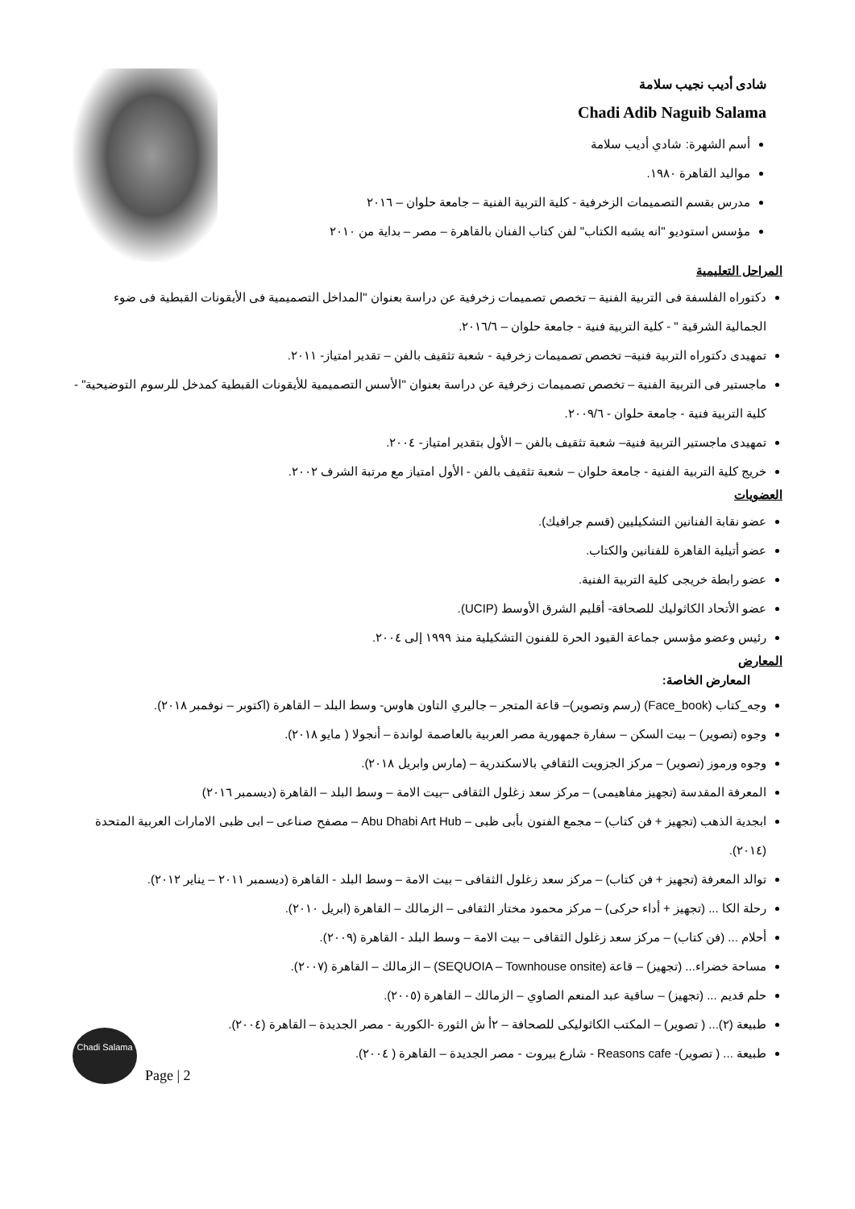شادى أديب نجيب سلامة
Chadi Adib Naguib Salama
أسم الشهرة: شادي أديب سلامة
مواليد القاهرة ١٩٨٠.
مدرس بقسم التصميمات الزخرفية - كلية التربية الفنية – جامعة حلوان – ٢٠١٦
مؤسس استوديو "انه يشبه الكتاب" لفن كتاب الفنان بالقاهرة – مصر – بداية من ٢٠١٠
المراحل التعليمية
دكتوراه الفلسفة فى التربية الفنية – تخصص تصميمات زخرفية عن دراسة بعنوان "المداخل التصميمية فى الأيقونات القبطية فى ضوء الجمالية الشرقية " - كلية التربية فنية - جامعة حلوان – ٢٠١٦/٦.
تمهيدى دكتوراه التربية فنية– تخصص تصميمات زخرفية - شعبة تثقيف بالفن – تقدير امتياز- ٢٠١١.
ماجستير فى التربية الفنية – تخصص تصميمات زخرفية عن دراسة بعنوان "الأسس التصميمية للأيقونات القبطية كمدخل للرسوم التوضيحية" - كلية التربية فنية - جامعة حلوان - ٢٠٠٩/٦.
تمهيدى ماجستير التربية فنية– شعبة تثقيف بالفن – الأول بتقدير امتياز- ٢٠٠٤.
خريج كلية التربية الفنية - جامعة حلوان – شعبة تثقيف بالفن - الأول امتياز مع مرتبة الشرف ٢٠٠٢.
العضويات
عضو نقابة الفنانين التشكيليين (قسم جرافيك).
عضو أتيلية القاهرة للفنانين والكتاب.
عضو رابطة خريجى كلية التربية الفنية.
عضو الأتحاد الكاثوليك للصحافة- أقليم الشرق الأوسط (UCIP).
رئيس وعضو مؤسس جماعة القيود الحرة للفنون التشكيلية منذ ١٩٩٩ إلى ٢٠٠٤.
المعارض
المعارض الخاصة:
وجه_كتاب (Face_book) (رسم وتصوير)– قاعة المتجر – جاليري التاون هاوس- وسط البلد – القاهرة (اكتوبر – نوفمبر ٢٠١٨).
وجوه (تصوير) – بيت السكن – سفارة جمهورية مصر العربية بالعاصمة لواندة – أنجولا ( مايو ٢٠١٨).
وجوه ورموز (تصوير) – مركز الجزويت الثقافي بالاسكندرية – (مارس وابريل ٢٠١٨).
المعرفة المقدسة (تجهيز مفاهيمى) – مركز سعد زغلول الثقافى –بيت الامة – وسط البلد – القاهرة (ديسمبر ٢٠١٦)
ابجدية الذهب (تجهيز + فن كتاب) – مجمع الفنون بأبى ظبى – Abu Dhabi Art Hub – مصفح صناعى – ابى ظبى الامارات العربية المتحدة (٢٠١٤).
توالد المعرفة (تجهيز + فن كتاب) – مركز سعد زغلول الثقافى – بيت الامة – وسط البلد - القاهرة (ديسمبر ٢٠١١ – يناير ٢٠١٢).
رحلة الكا ... (تجهيز + أداء حركى) – مركز محمود مختار الثقافى – الزمالك – القاهرة (ابريل ٢٠١٠).
أحلام ... (فن كتاب) – مركز سعد زغلول الثقافى – بيت الامة – وسط البلد - القاهرة (٢٠٠٩).
مساحة خضراء... (تجهيز) – قاعة (SEQUOIA – Townhouse onsite) – الزمالك – القاهرة (٢٠٠٧).
حلم قديم ... (تجهيز) – ساقية عبد المنعم الصاوي – الزمالك – القاهرة (٢٠٠٥).
طبيعة (٢)... ( تصوير) – المكتب الكاثوليكى للصحافة – ٢أ ش الثورة -الكوربة - مصر الجديدة – القاهرة (٢٠٠٤).
طبيعة ... ( تصوير)- Reasons cafe - شارع بيروت - مصر الجديدة – القاهرة ( ٢٠٠٤).
Chadi Salama
Page | 2